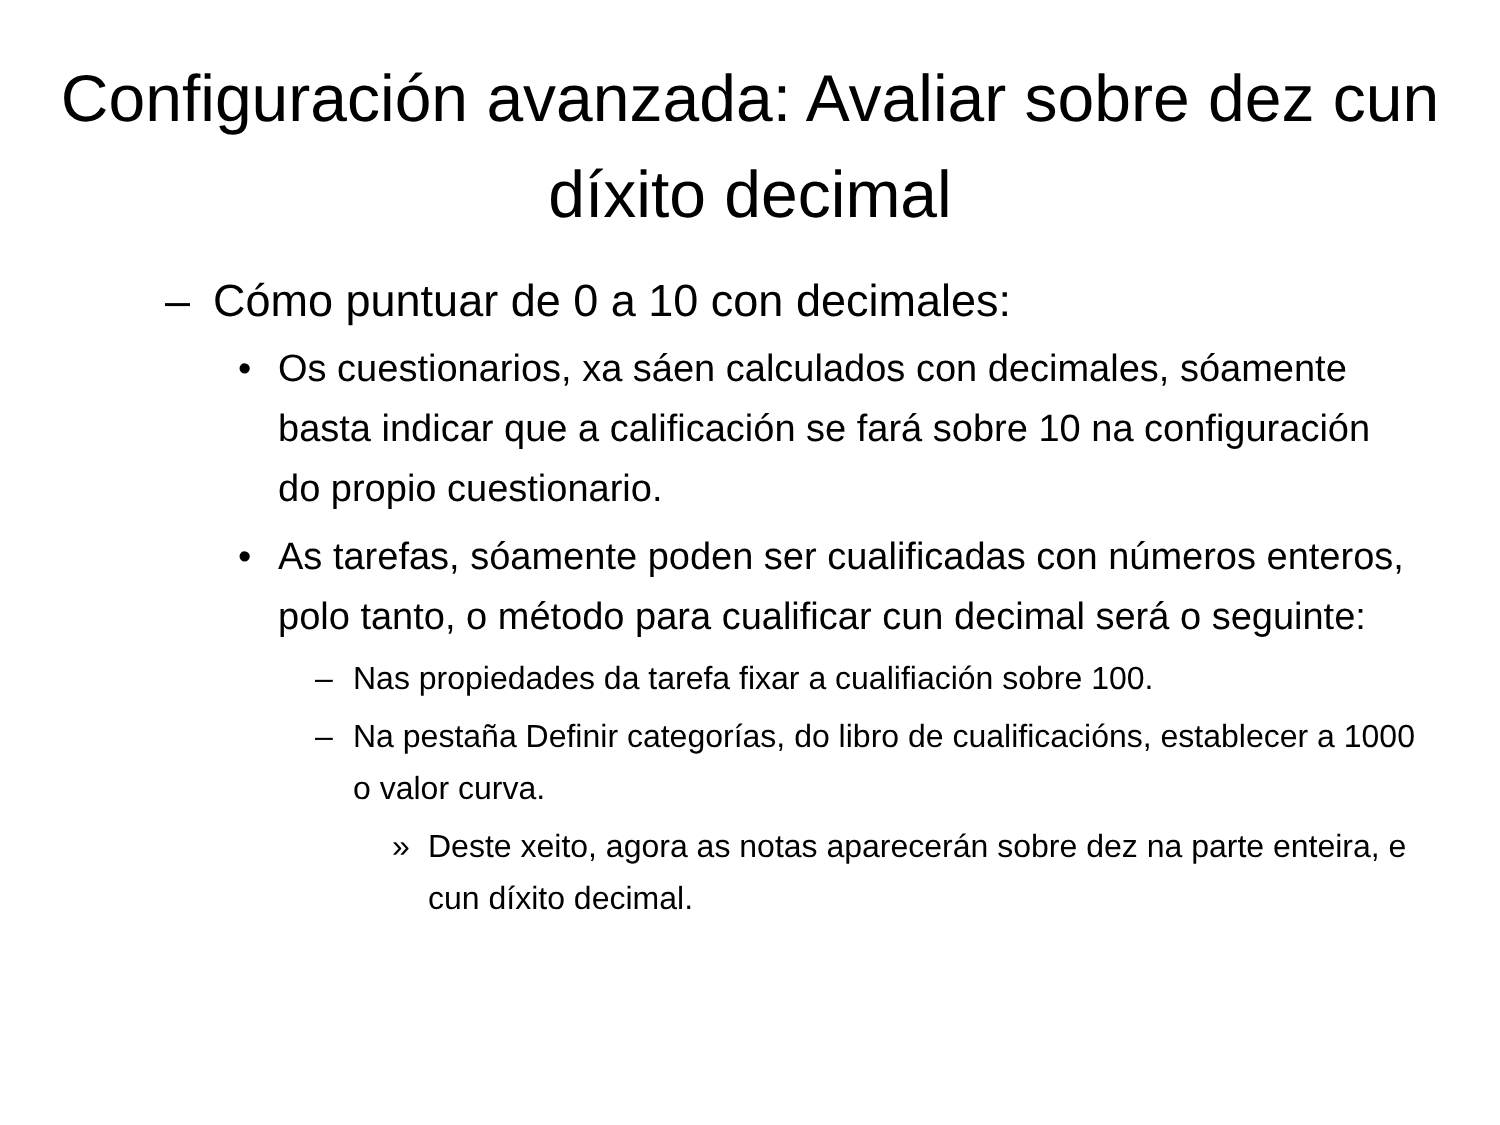Configuración avanzada: Avaliar sobre dez cun díxito decimal
– Cómo puntuar de 0 a 10 con decimales:
• Os cuestionarios, xa sáen calculados con decimales, sóamente basta indicar que a calificación se fará sobre 10 na configuración do propio cuestionario.
• As tarefas, sóamente poden ser cualificadas con números enteros, polo tanto, o método para cualificar cun decimal será o seguinte:
– Nas propiedades da tarefa fixar a cualifiación sobre 100.
– Na pestaña Definir categorías, do libro de cualificacións, establecer a 1000 o valor curva.
» Deste xeito, agora as notas aparecerán sobre dez na parte enteira, e cun díxito decimal.